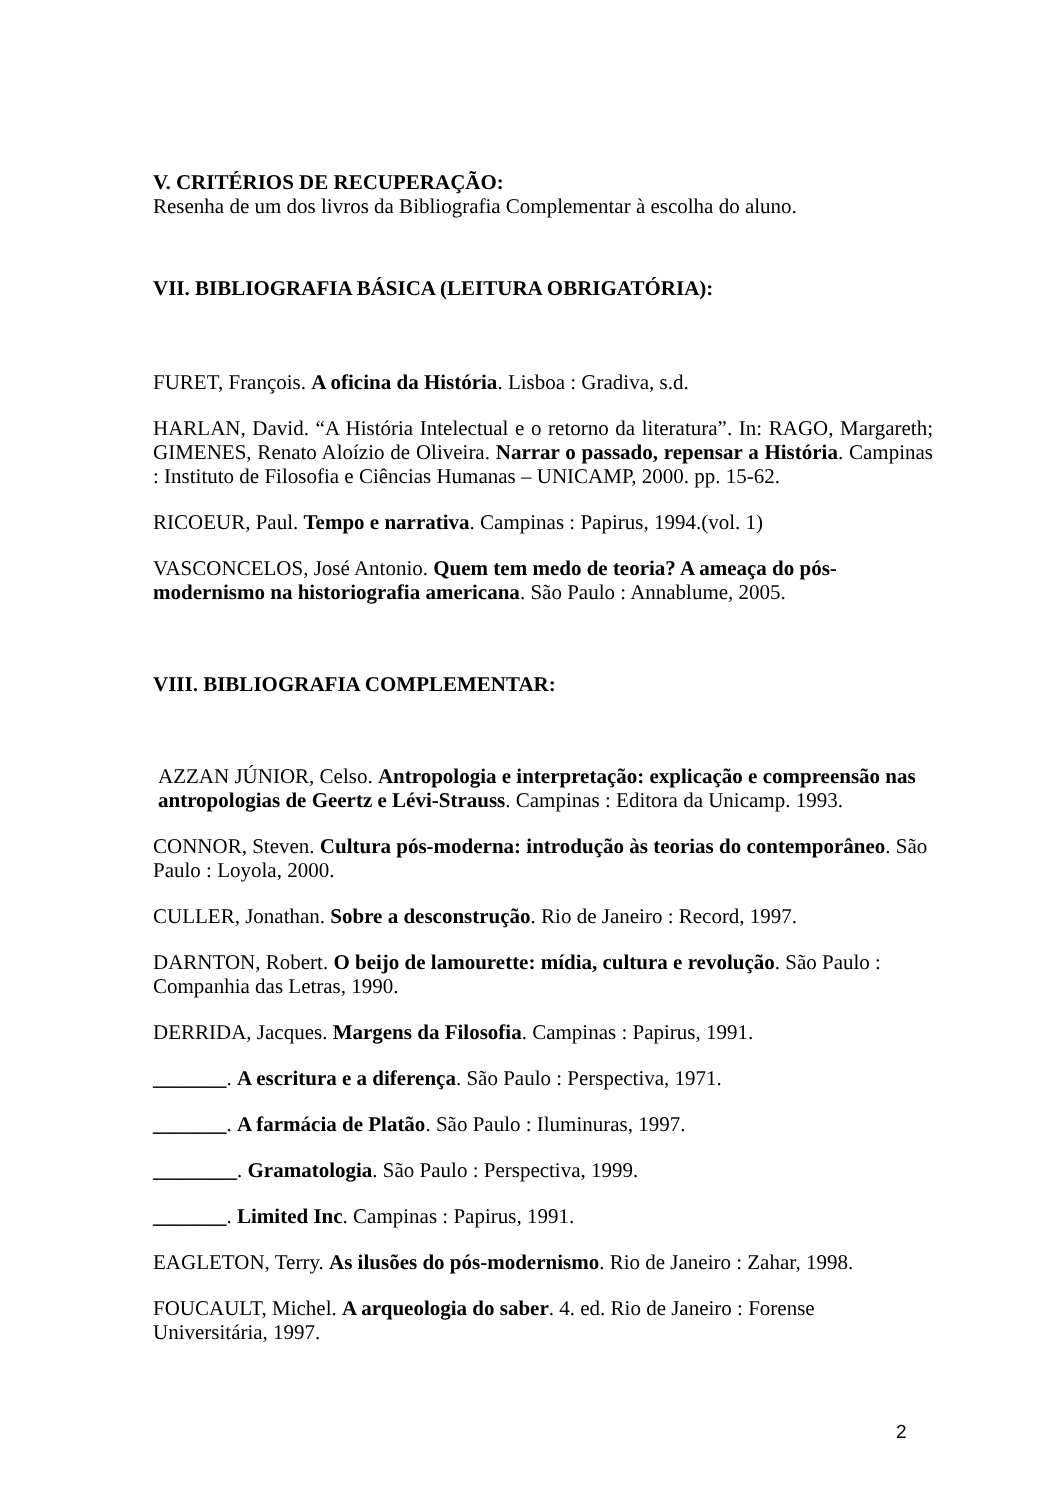V. CRITÉRIOS DE RECUPERAÇÃO:
Resenha de um dos livros da Bibliografia Complementar à escolha do aluno.
VII. BIBLIOGRAFIA BÁSICA (LEITURA OBRIGATÓRIA):
FURET, François. A oficina da História. Lisboa : Gradiva, s.d.
HARLAN, David. “A História Intelectual e o retorno da literatura”. In: RAGO, Margareth; GIMENES, Renato Aloízio de Oliveira. Narrar o passado, repensar a História. Campinas : Instituto de Filosofia e Ciências Humanas – UNICAMP, 2000. pp. 15-62.
RICOEUR, Paul. Tempo e narrativa. Campinas : Papirus, 1994.(vol. 1)
VASCONCELOS, José Antonio. Quem tem medo de teoria? A ameaça do pós-modernismo na historiografia americana. São Paulo : Annablume, 2005.
VIII. BIBLIOGRAFIA COMPLEMENTAR:
AZZAN JÚNIOR, Celso. Antropologia e interpretação: explicação e compreensão nas antropologias de Geertz e Lévi-Strauss. Campinas : Editora da Unicamp. 1993.
CONNOR, Steven. Cultura pós-moderna: introdução às teorias do contemporâneo. São Paulo : Loyola, 2000.
CULLER, Jonathan. Sobre a desconstrução. Rio de Janeiro : Record, 1997.
DARNTON, Robert. O beijo de lamourette: mídia, cultura e revolução. São Paulo : Companhia das Letras, 1990.
DERRIDA, Jacques. Margens da Filosofia. Campinas : Papirus, 1991.
_______. A escritura e a diferença. São Paulo : Perspectiva, 1971.
_______. A farmácia de Platão. São Paulo : Iluminuras, 1997.
________. Gramatologia. São Paulo : Perspectiva, 1999.
_______. Limited Inc. Campinas : Papirus, 1991.
EAGLETON, Terry. As ilusões do pós-modernismo. Rio de Janeiro : Zahar, 1998.
FOUCAULT, Michel. A arqueologia do saber. 4. ed. Rio de Janeiro : Forense Universitária, 1997.
2